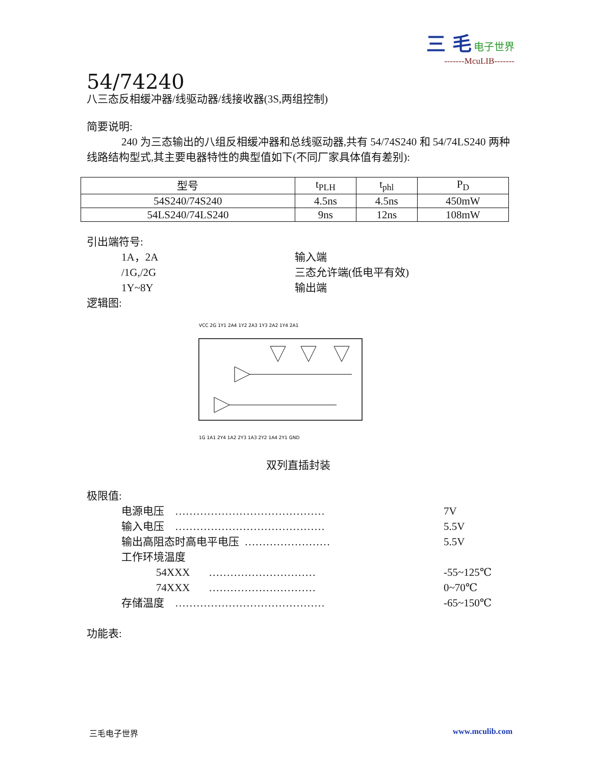三 毛 电子世界
-------McuLIB-------
54/74240
八三态反相缓冲器/线驱动器/线接收器(3S,两组控制)
简要说明:
240 为三态输出的八组反相缓冲器和总线驱动器,共有 54/74S240 和 54/74LS240 两种线路结构型式,其主要电器特性的典型值如下(不同厂家具体值有差别):
| 型号 | t<sub>PLH</sub> | t<sub>phl</sub> | P<sub>D</sub> |
| --- | --- | --- | --- |
| 54S240/74S240 | 4.5ns | 4.5ns | 450mW |
| 54LS240/74LS240 | 9ns | 12ns | 108mW |
引出端符号:
1A，2A 输入端
/1G,/2G 三态允许端(低电平有效)
1Y~8Y 输出端
逻辑图:
VCC 2G 1Y1 2A4 1Y2 2A3 1Y3 2A2 1Y4 2A1
1G 1A1 2Y4 1A2 2Y3 1A3 2Y2 1A4 2Y1 GND
双列直插封装
极限值:
电源电压 …………………………………… 7V
输入电压 …………………………………… 5.5V
输出高阻态时高电平电压 …………………… 5.5V
工作环境温度
54XXX ………………………… -55~125℃
74XXX ………………………… 0~70℃
存储温度 …………………………………… -65~150℃
功能表:
三毛电子世界 www.mculib.com